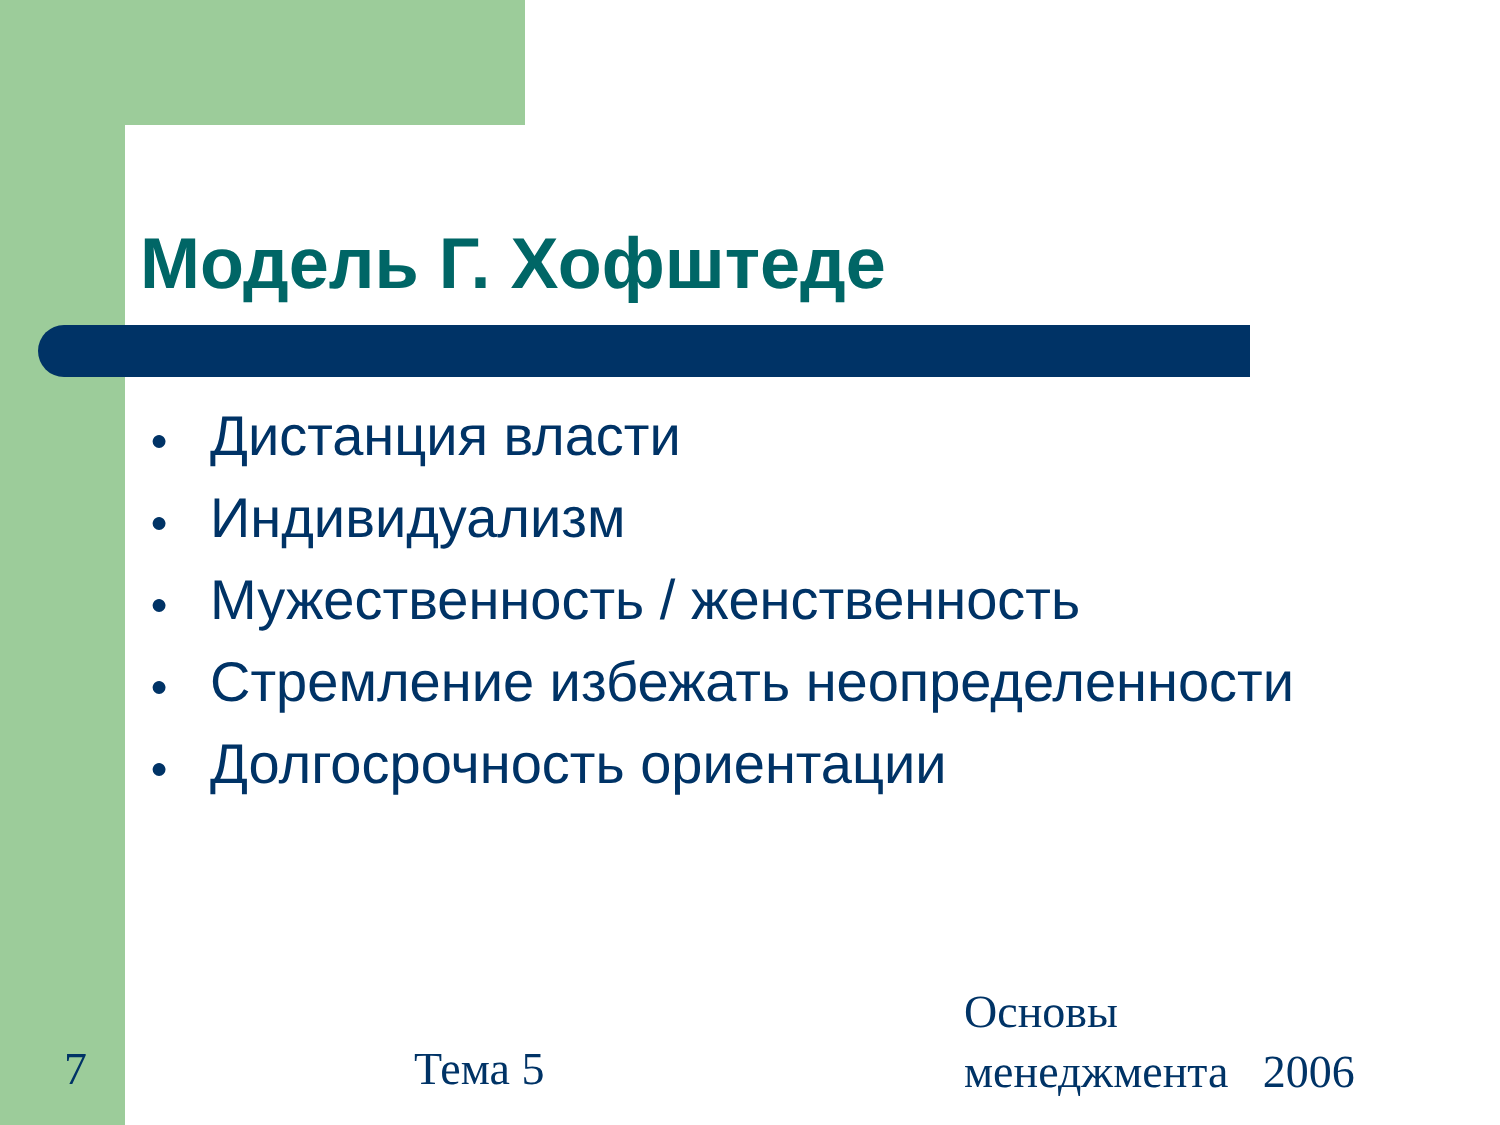Модель Г. Хофштеде
● Дистанция власти
● Индивидуализм
● Мужественность / женственность
● Стремление избежать неопределенности
● Долгосрочность ориентации
7 Тема 5
Основы
менеджмента 2006